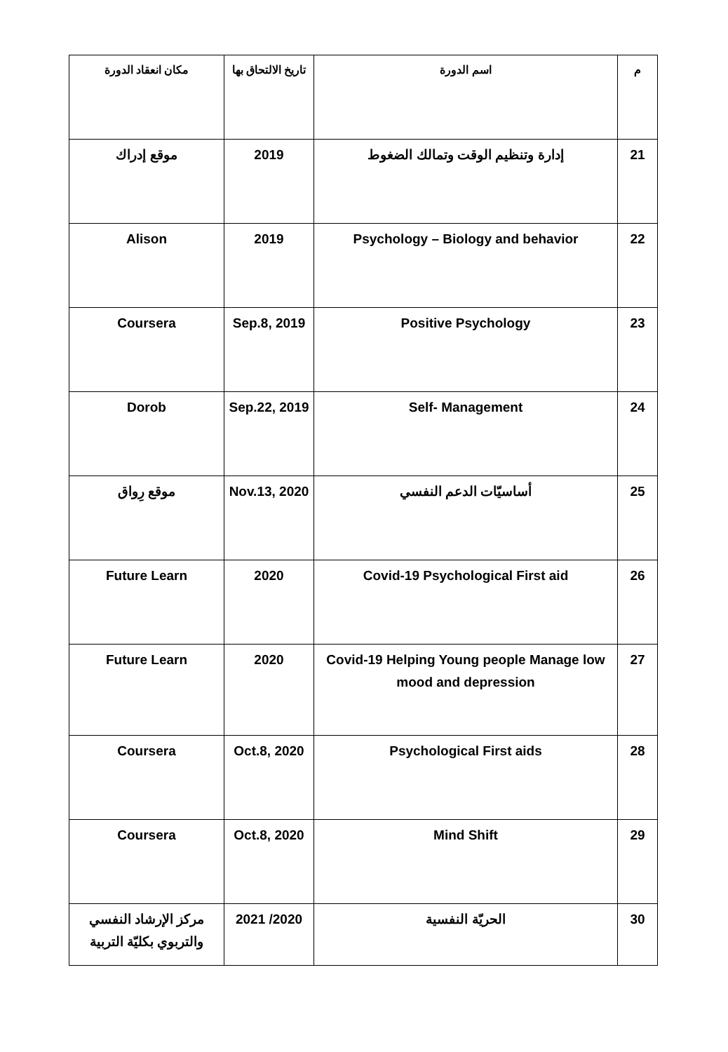| م | اسم الدورة | تاريخ الالتحاق بها | مكان انعقاد الدورة |
| --- | --- | --- | --- |
| 21 | إدارة وتنظيم الوقت وتمالك الضغوط | 2019 | موقع إدراك |
| 22 | Psychology – Biology and behavior | 2019 | Alison |
| 23 | Positive Psychology | Sep.8, 2019 | Coursera |
| 24 | Self- Management | Sep.22, 2019 | Dorob |
| 25 | أساسيّات الدعم النفسي | Nov.13, 2020 | موقع رِواق |
| 26 | Covid-19 Psychological First aid | 2020 | Future Learn |
| 27 | Covid-19 Helping Young people Manage low mood and depression | 2020 | Future Learn |
| 28 | Psychological First aids | Oct.8, 2020 | Coursera |
| 29 | Mind Shift | Oct.8, 2020 | Coursera |
| 30 | الحريّة النفسية | 2020/ 2021 | مركز الإرشاد النفسي والتربوي بكليّة التربية |